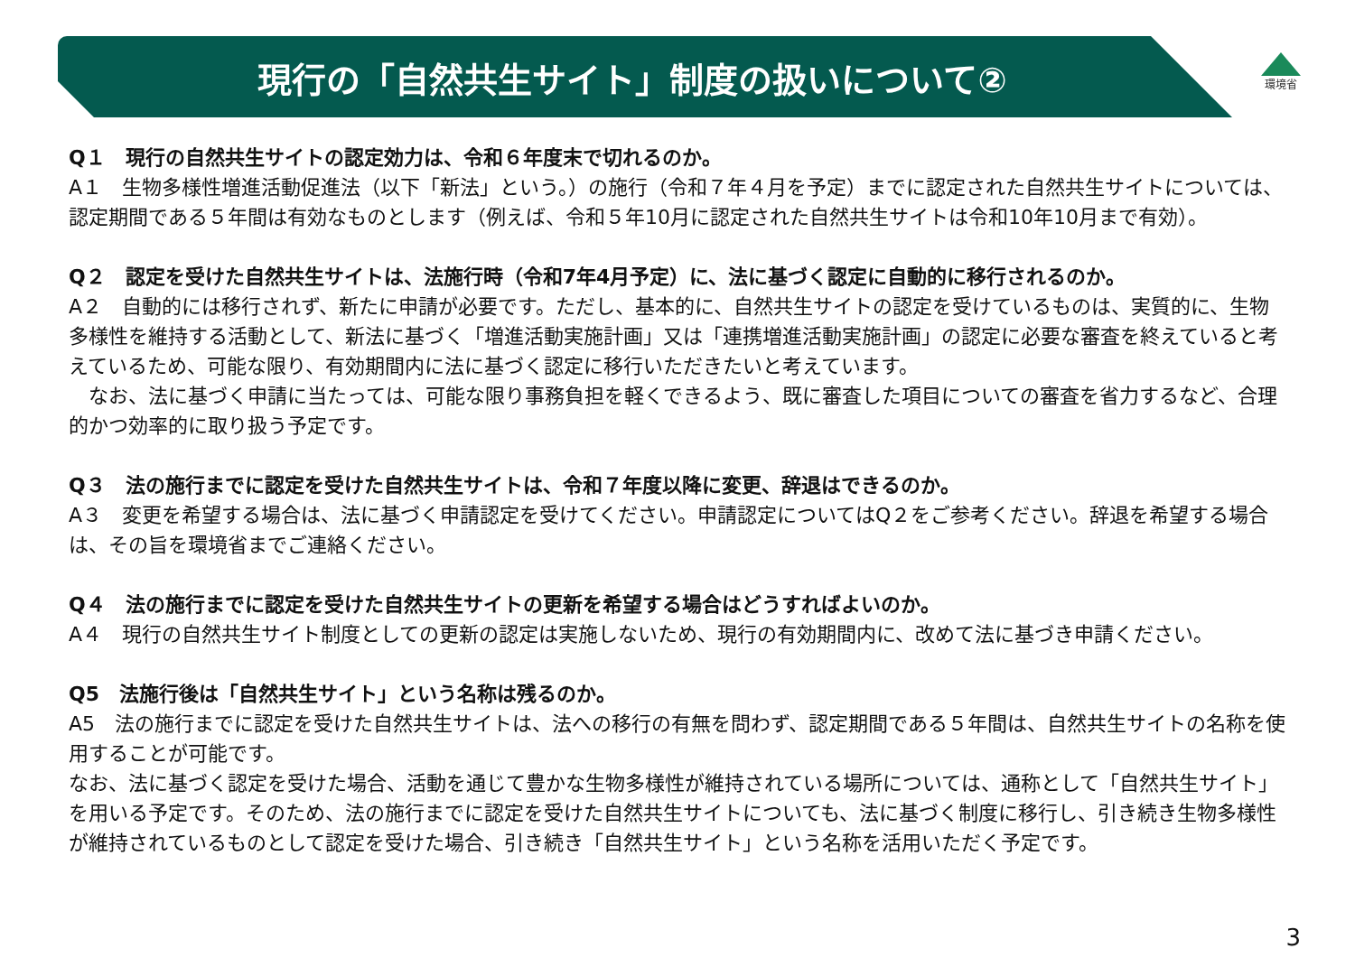現行の「自然共生サイト」制度の扱いについて②
環境省
Q１　現行の自然共生サイトの認定効力は、令和６年度末で切れるのか。
A１　生物多様性増進活動促進法（以下「新法」という。）の施行（令和７年４月を予定）までに認定された自然共生サイトについては、認定期間である５年間は有効なものとします（例えば、令和５年10月に認定された自然共生サイトは令和10年10月まで有効）。
Q２　認定を受けた自然共生サイトは、法施行時（令和7年4月予定）に、法に基づく認定に自動的に移行されるのか。
A２　自動的には移行されず、新たに申請が必要です。ただし、基本的に、自然共生サイトの認定を受けているものは、実質的に、生物多様性を維持する活動として、新法に基づく「増進活動実施計画」又は「連携増進活動実施計画」の認定に必要な審査を終えていると考えているため、可能な限り、有効期間内に法に基づく認定に移行いただきたいと考えています。
　なお、法に基づく申請に当たっては、可能な限り事務負担を軽くできるよう、既に審査した項目についての審査を省力するなど、合理的かつ効率的に取り扱う予定です。
Q３　法の施行までに認定を受けた自然共生サイトは、令和７年度以降に変更、辞退はできるのか。
A３　変更を希望する場合は、法に基づく申請認定を受けてください。申請認定についてはQ２をご参考ください。辞退を希望する場合は、その旨を環境省までご連絡ください。
Q４　法の施行までに認定を受けた自然共生サイトの更新を希望する場合はどうすればよいのか。
A４　現行の自然共生サイト制度としての更新の認定は実施しないため、現行の有効期間内に、改めて法に基づき申請ください。
Q5　法施行後は「自然共生サイト」という名称は残るのか。
A5　法の施行までに認定を受けた自然共生サイトは、法への移行の有無を問わず、認定期間である５年間は、自然共生サイトの名称を使用することが可能です。
なお、法に基づく認定を受けた場合、活動を通じて豊かな生物多様性が維持されている場所については、通称として「自然共生サイト」を用いる予定です。そのため、法の施行までに認定を受けた自然共生サイトについても、法に基づく制度に移行し、引き続き生物多様性が維持されているものとして認定を受けた場合、引き続き「自然共生サイト」という名称を活用いただく予定です。
3